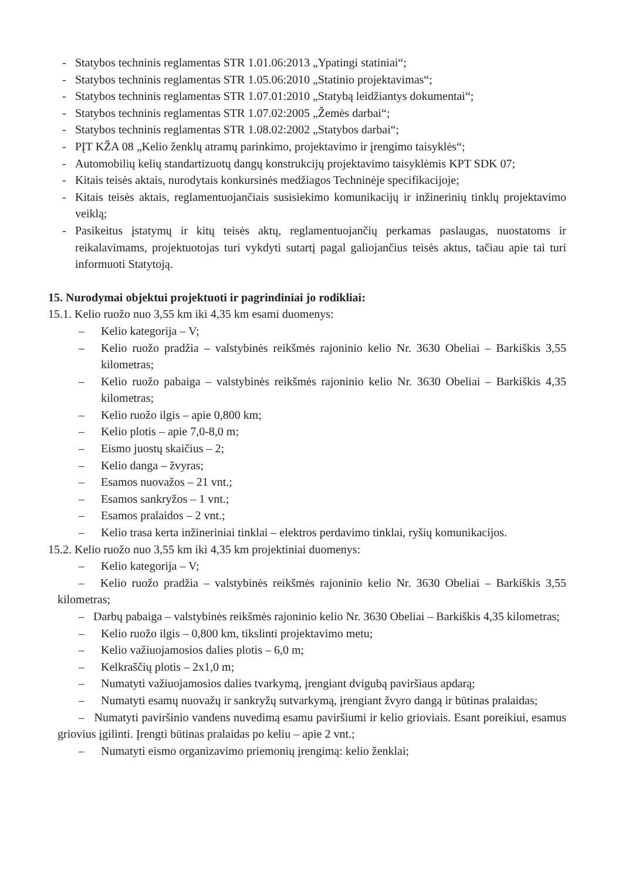- Statybos techninis reglamentas STR 1.01.06:2013 „Ypatingi statiniai“;
- Statybos techninis reglamentas STR 1.05.06:2010 „Statinio projektavimas“;
- Statybos techninis reglamentas STR 1.07.01:2010 „Statybą leidžiantys dokumentai“;
- Statybos techninis reglamentas STR 1.07.02:2005 „Žemės darbai“;
- Statybos techninis reglamentas STR 1.08.02:2002 „Statybos darbai“;
- PĮT KŽA 08 „Kelio ženklų atramų parinkimo, projektavimo ir įrengimo taisyklės“;
- Automobilių kelių standartizuotų dangų konstrukcijų projektavimo taisyklėmis KPT SDK 07;
- Kitais teisės aktais, nurodytais konkursinės medžiagos Techninėje specifikacijoje;
- Kitais teisės aktais, reglamentuojančiais susisiekimo komunikacijų ir inžinerinių tinklų projektavimo veiklą;
- Pasikeitus įstatymų ir kitų teisės aktų, reglamentuojančių perkamas paslaugas, nuostatoms ir reikalavimams, projektuotojas turi vykdyti sutartį pagal galiojančius teisės aktus, tačiau apie tai turi informuoti Statytoją.
15. Nurodymai objektui projektuoti ir pagrindiniai jo rodikliai:
15.1. Kelio ruožo nuo 3,55 km iki 4,35 km esami duomenys:
– Kelio kategorija – V;
– Kelio ruožo pradžia – valstybinės reikšmės rajoninio kelio Nr. 3630 Obeliai – Barkiškis 3,55 kilometras;
– Kelio ruožo pabaiga – valstybinės reikšmės rajoninio kelio Nr. 3630 Obeliai – Barkiškis 4,35 kilometras;
– Kelio ruožo ilgis – apie 0,800 km;
– Kelio plotis – apie 7,0-8,0 m;
– Eismo juostų skaičius – 2;
– Kelio danga – žvyras;
– Esamos nuovažos – 21 vnt.;
– Esamos sankryžos – 1 vnt.;
– Esamos pralaidos – 2 vnt.;
– Kelio trasa kerta inžineriniai tinklai – elektros perdavimo tinklai, ryšių komunikacijos.
15.2. Kelio ruožo nuo 3,55 km iki 4,35 km projektiniai duomenys:
– Kelio kategorija – V;
– Kelio ruožo pradžia – valstybinės reikšmės rajoninio kelio Nr. 3630 Obeliai – Barkiškis 3,55 kilometras;
– Darbų pabaiga – valstybinės reikšmės rajoninio kelio Nr. 3630 Obeliai – Barkiškis 4,35 kilometras;
– Kelio ruožo ilgis – 0,800 km, tikslinti projektavimo metu;
– Kelio važiuojamosios dalies plotis – 6,0 m;
– Kelkraščių plotis – 2x1,0 m;
– Numatyti važiuojamosios dalies tvarkymą, įrengiant dvigubą paviršiaus apdarą;
– Numatyti esamų nuovažų ir sankryžų sutvarkymą, įrengiant žvyro dangą ir būtinas pralaidas;
– Numatyti paviršinio vandens nuvedimą esamu paviršiumi ir kelio grioviais. Esant poreikiui, esamus griovius įgilinti. Įrengti būtinas pralaidas po keliu – apie 2 vnt.;
– Numatyti eismo organizavimo priemonių įrengimą: kelio ženklai;